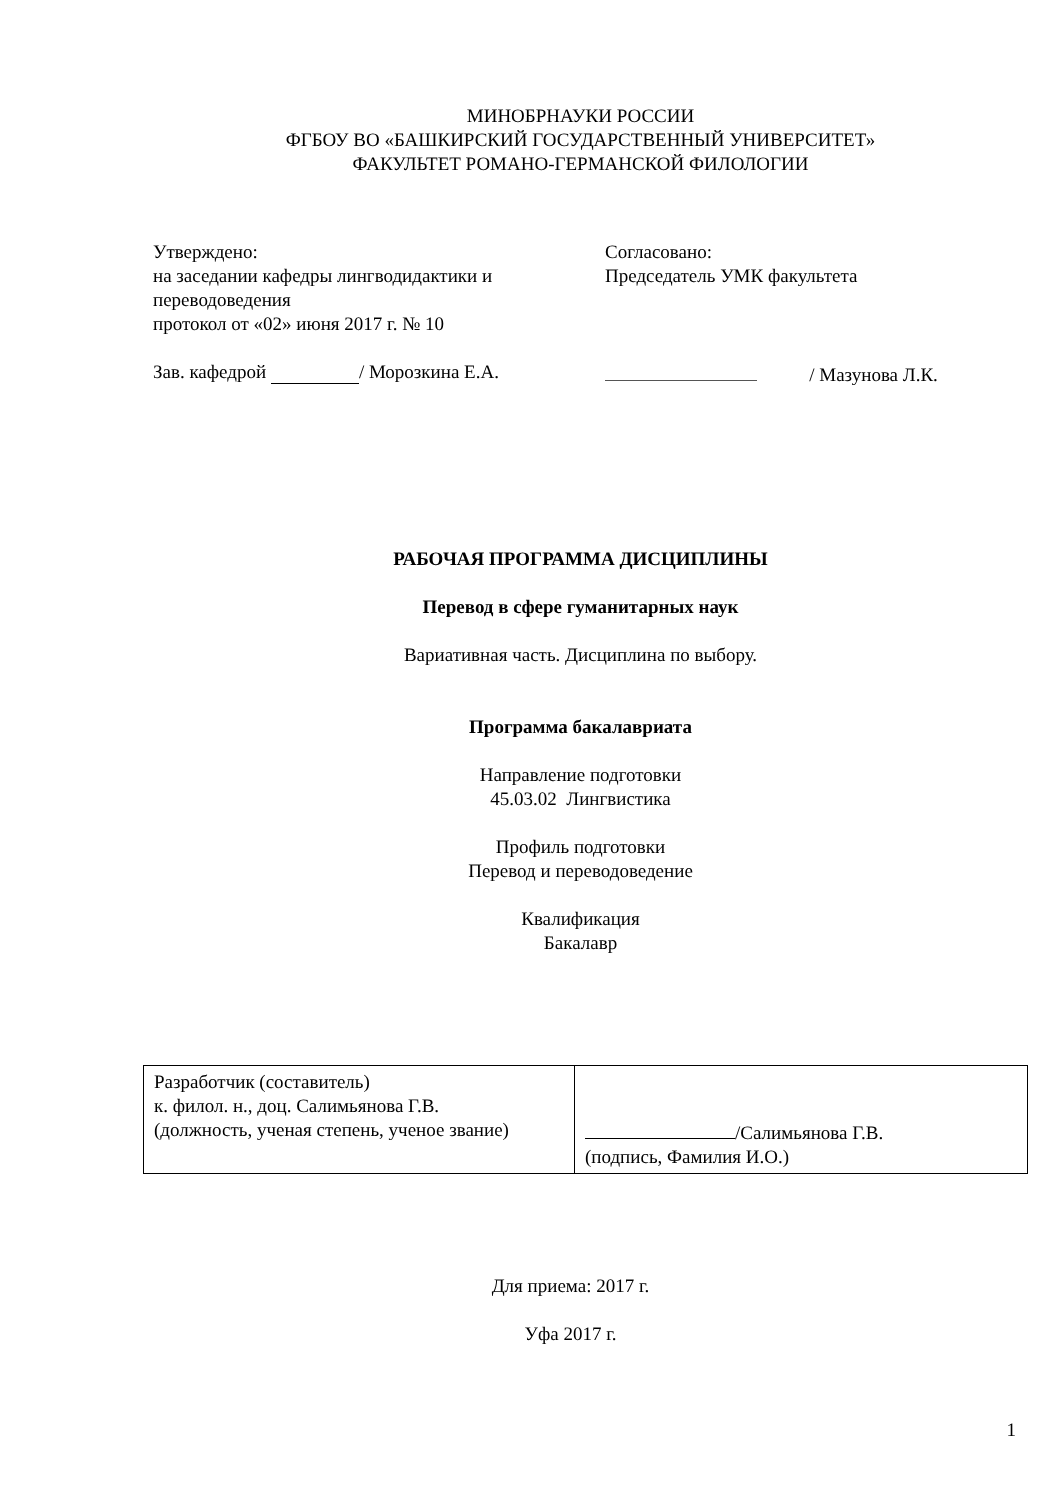МИНОБРНАУКИ РОССИИ
ФГБОУ ВО «БАШКИРСКИЙ ГОСУДАРСТВЕННЫЙ УНИВЕРСИТЕТ»
ФАКУЛЬТЕТ РОМАНО-ГЕРМАНСКОЙ ФИЛОЛОГИИ
Утверждено:
на заседании кафедры лингводидактики и переводоведения
протокол от «02» июня 2017 г. № 10
Зав. кафедрой / Морозкина Е.А.
Согласовано:
Председатель УМК факультета
/ Мазунова Л.К.
РАБОЧАЯ ПРОГРАММА ДИСЦИПЛИНЫ
Перевод в сфере гуманитарных наук
Вариативная часть. Дисциплина по выбору.
Программа бакалавриата
Направление подготовки
45.03.02 Лингвистика
Профиль подготовки
Перевод и переводоведение
Квалификация
Бакалавр
| Разработчик (составитель) к. филол. н., доц. Салимьянова Г.В. (должность, ученая степень, ученое звание) | /Салимьянова Г.В. (подпись, Фамилия И.О.) |
Для приема: 2017 г.
Уфа 2017 г.
1